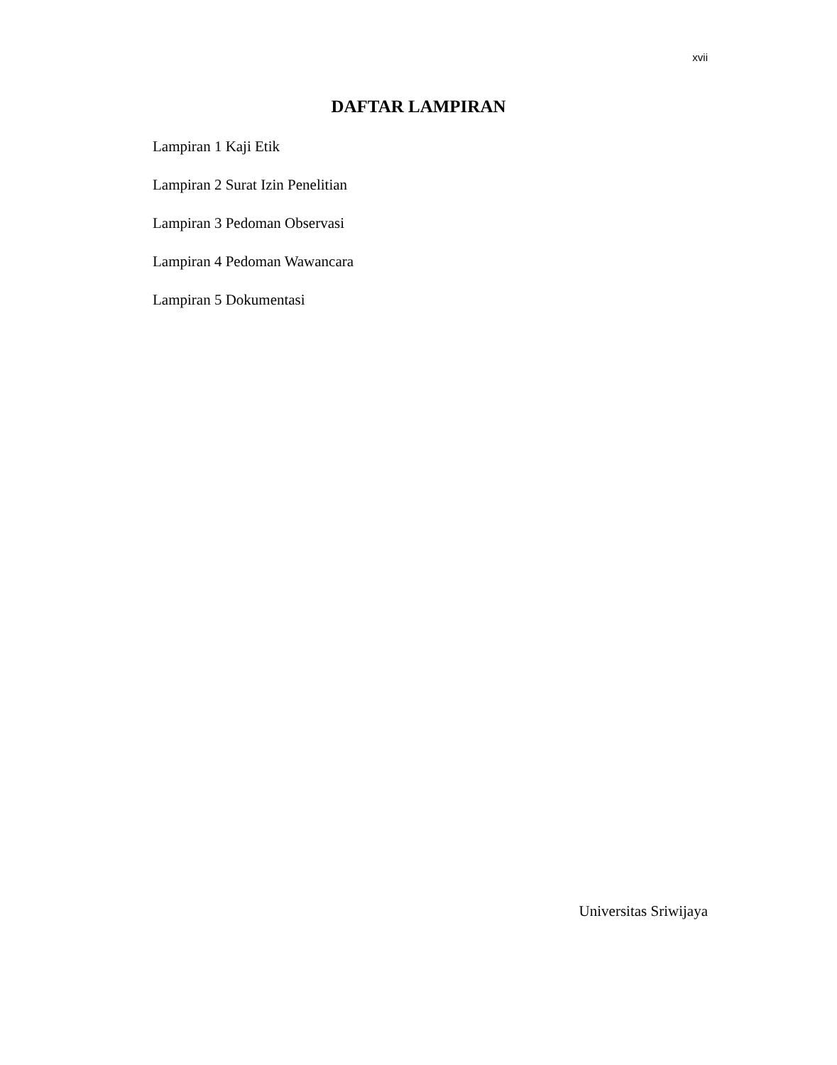xvii
DAFTAR LAMPIRAN
Lampiran 1 Kaji Etik
Lampiran 2 Surat Izin Penelitian
Lampiran 3 Pedoman Observasi
Lampiran 4 Pedoman Wawancara
Lampiran 5 Dokumentasi
Universitas Sriwijaya